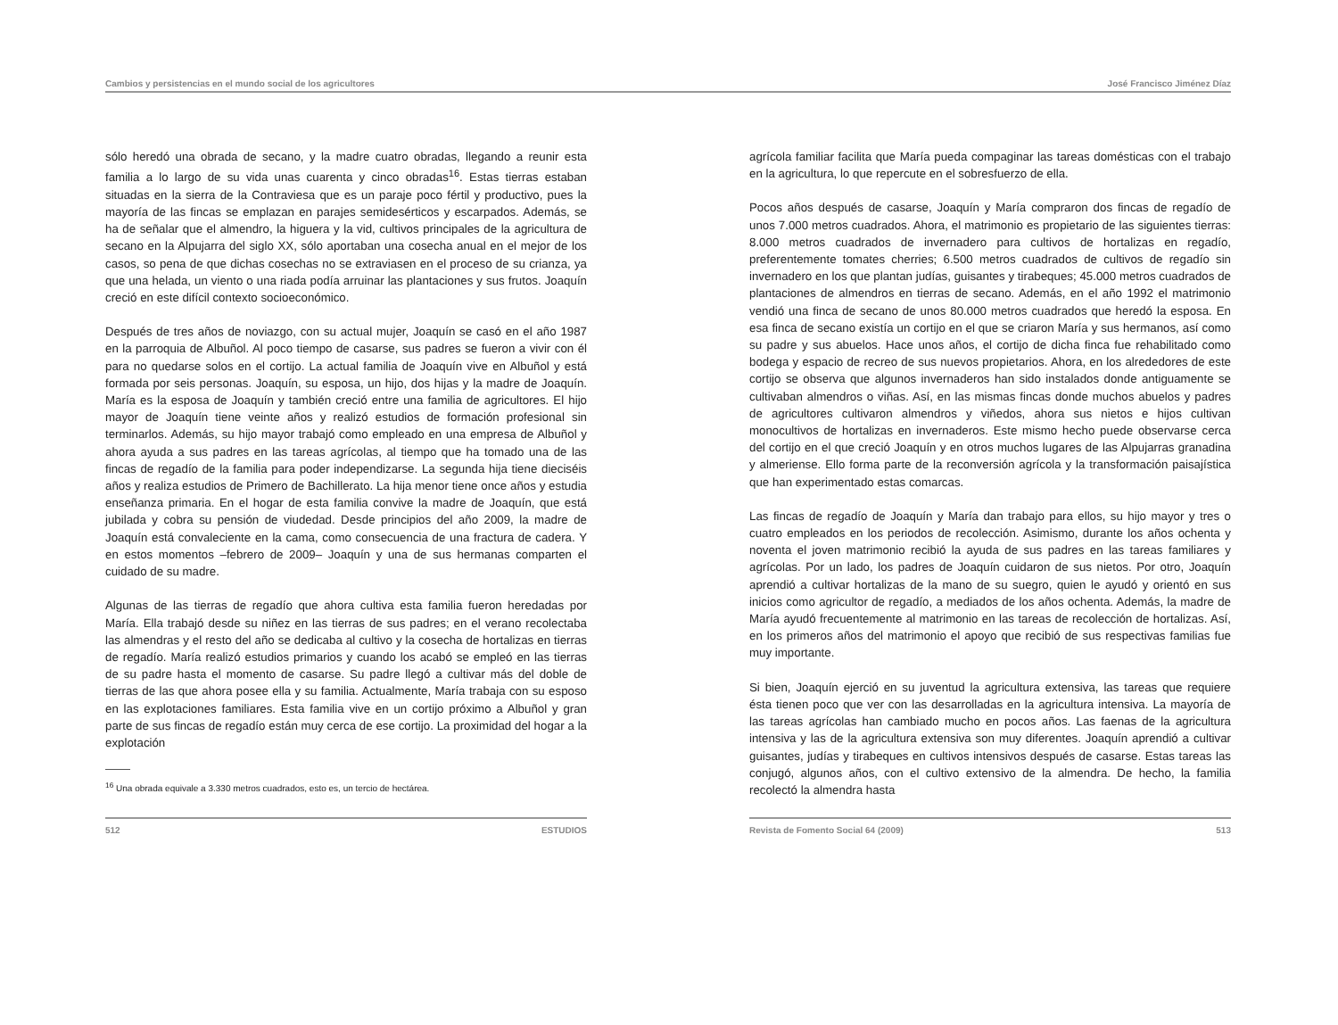Cambios y persistencias en el mundo social de los agricultores José Francisco Jiménez Díaz
sólo heredó una obrada de secano, y la madre cuatro obradas, llegando a reunir esta familia a lo largo de su vida unas cuarenta y cinco obradas<sup>16</sup>. Estas tierras estaban situadas en la sierra de la Contraviesa que es un paraje poco fértil y productivo, pues la mayoría de las fincas se emplazan en parajes semidesérticos y escarpados. Además, se ha de señalar que el almendro, la higuera y la vid, cultivos principales de la agricultura de secano en la Alpujarra del siglo XX, sólo aportaban una cosecha anual en el mejor de los casos, so pena de que dichas cosechas no se extraviasen en el proceso de su crianza, ya que una helada, un viento o una riada podía arruinar las plantaciones y sus frutos. Joaquín creció en este difícil contexto socioeconómico.
Después de tres años de noviazgo, con su actual mujer, Joaquín se casó en el año 1987 en la parroquia de Albuñol. Al poco tiempo de casarse, sus padres se fueron a vivir con él para no quedarse solos en el cortijo. La actual familia de Joaquín vive en Albuñol y está formada por seis personas. Joaquín, su esposa, un hijo, dos hijas y la madre de Joaquín. María es la esposa de Joaquín y también creció entre una familia de agricultores. El hijo mayor de Joaquín tiene veinte años y realizó estudios de formación profesional sin terminarlos. Además, su hijo mayor trabajó como empleado en una empresa de Albuñol y ahora ayuda a sus padres en las tareas agrícolas, al tiempo que ha tomado una de las fincas de regadío de la familia para poder independizarse. La segunda hija tiene dieciséis años y realiza estudios de Primero de Bachillerato. La hija menor tiene once años y estudia enseñanza primaria. En el hogar de esta familia convive la madre de Joaquín, que está jubilada y cobra su pensión de viudedad. Desde principios del año 2009, la madre de Joaquín está convaleciente en la cama, como consecuencia de una fractura de cadera. Y en estos momentos –febrero de 2009– Joaquín y una de sus hermanas comparten el cuidado de su madre.
Algunas de las tierras de regadío que ahora cultiva esta familia fueron heredadas por María. Ella trabajó desde su niñez en las tierras de sus padres; en el verano recolectaba las almendras y el resto del año se dedicaba al cultivo y la cosecha de hortalizas en tierras de regadío. María realizó estudios primarios y cuando los acabó se empleó en las tierras de su padre hasta el momento de casarse. Su padre llegó a cultivar más del doble de tierras de las que ahora posee ella y su familia. Actualmente, María trabaja con su esposo en las explotaciones familiares. Esta familia vive en un cortijo próximo a Albuñol y gran parte de sus fincas de regadío están muy cerca de ese cortijo. La proximidad del hogar a la explotación
<sup>16</sup> Una obrada equivale a 3.330 metros cuadrados, esto es, un tercio de hectárea.
512 ESTUDIOS
agrícola familiar facilita que María pueda compaginar las tareas domésticas con el trabajo en la agricultura, lo que repercute en el sobresfuerzo de ella.
Pocos años después de casarse, Joaquín y María compraron dos fincas de regadío de unos 7.000 metros cuadrados. Ahora, el matrimonio es propietario de las siguientes tierras: 8.000 metros cuadrados de invernadero para cultivos de hortalizas en regadío, preferentemente tomates cherries; 6.500 metros cuadrados de cultivos de regadío sin invernadero en los que plantan judías, guisantes y tirabeques; 45.000 metros cuadrados de plantaciones de almendros en tierras de secano. Además, en el año 1992 el matrimonio vendió una finca de secano de unos 80.000 metros cuadrados que heredó la esposa. En esa finca de secano existía un cortijo en el que se criaron María y sus hermanos, así como su padre y sus abuelos. Hace unos años, el cortijo de dicha finca fue rehabilitado como bodega y espacio de recreo de sus nuevos propietarios. Ahora, en los alrededores de este cortijo se observa que algunos invernaderos han sido instalados donde antiguamente se cultivaban almendros o viñas. Así, en las mismas fincas donde muchos abuelos y padres de agricultores cultivaron almendros y viñedos, ahora sus nietos e hijos cultivan monocultivos de hortalizas en invernaderos. Este mismo hecho puede observarse cerca del cortijo en el que creció Joaquín y en otros muchos lugares de las Alpujarras granadina y almeriense. Ello forma parte de la reconversión agrícola y la transformación paisajística que han experimentado estas comarcas.
Las fincas de regadío de Joaquín y María dan trabajo para ellos, su hijo mayor y tres o cuatro empleados en los periodos de recolección. Asimismo, durante los años ochenta y noventa el joven matrimonio recibió la ayuda de sus padres en las tareas familiares y agrícolas. Por un lado, los padres de Joaquín cuidaron de sus nietos. Por otro, Joaquín aprendió a cultivar hortalizas de la mano de su suegro, quien le ayudó y orientó en sus inicios como agricultor de regadío, a mediados de los años ochenta. Además, la madre de María ayudó frecuentemente al matrimonio en las tareas de recolección de hortalizas. Así, en los primeros años del matrimonio el apoyo que recibió de sus respectivas familias fue muy importante.
Si bien, Joaquín ejerció en su juventud la agricultura extensiva, las tareas que requiere ésta tienen poco que ver con las desarrolladas en la agricultura intensiva. La mayoría de las tareas agrícolas han cambiado mucho en pocos años. Las faenas de la agricultura intensiva y las de la agricultura extensiva son muy diferentes. Joaquín aprendió a cultivar guisantes, judías y tirabeques en cultivos intensivos después de casarse. Estas tareas las conjugó, algunos años, con el cultivo extensivo de la almendra. De hecho, la familia recolectó la almendra hasta
Revista de Fomento Social 64 (2009) 513